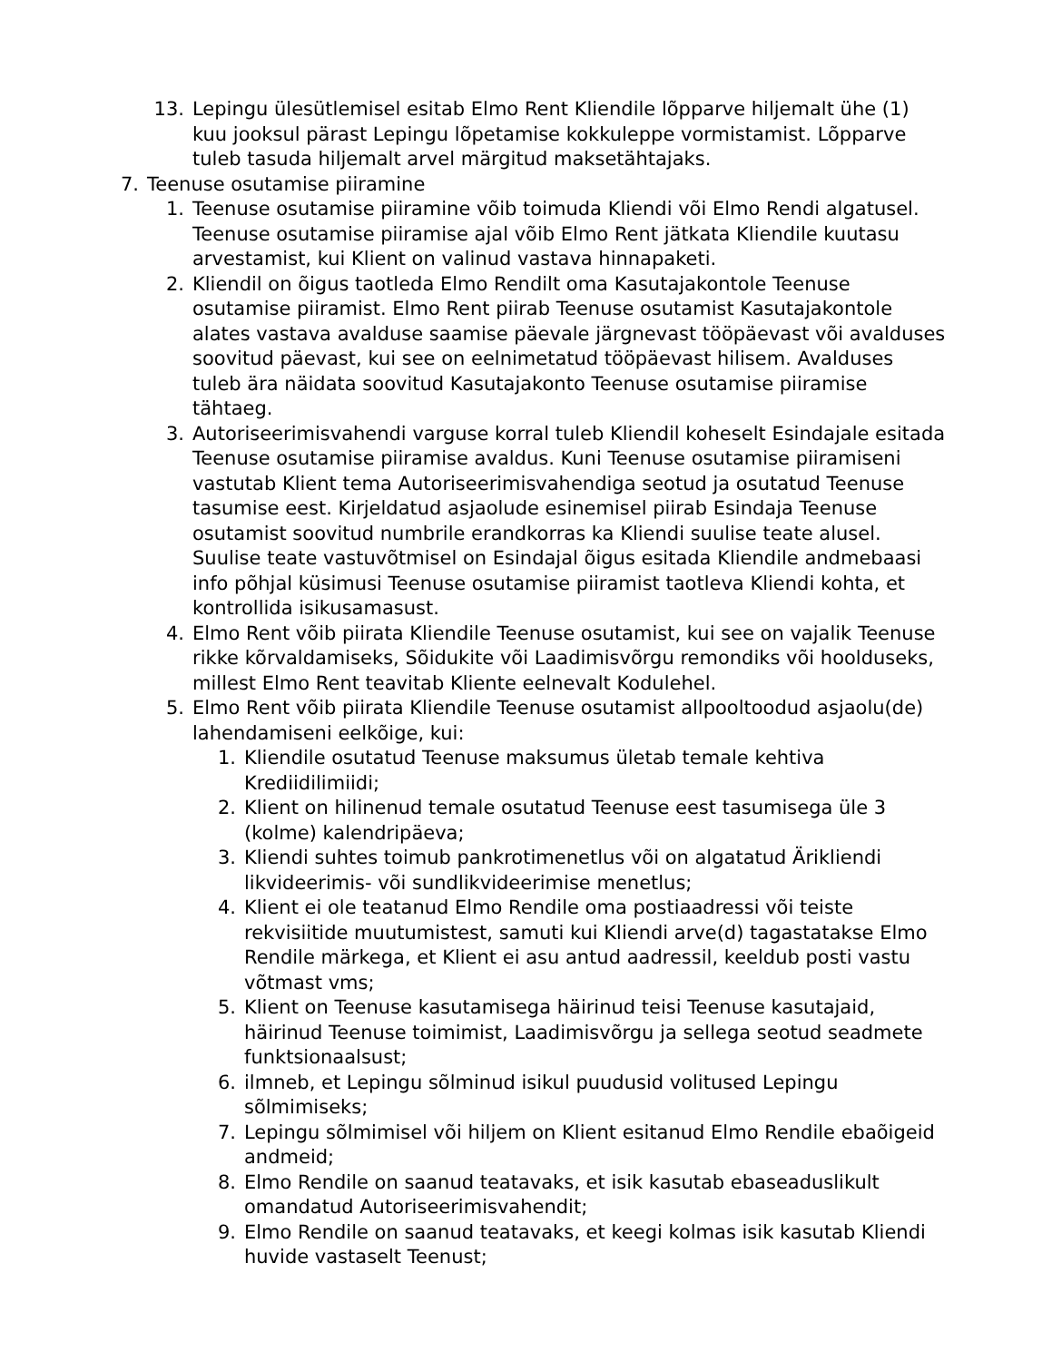13. Lepingu ülesütlemisel esitab Elmo Rent Kliendile lõpparve hiljemalt ühe (1) kuu jooksul pärast Lepingu lõpetamise kokkuleppe vormistamist. Lõpparve tuleb tasuda hiljemalt arvel märgitud maksetähtajaks.
7. Teenuse osutamise piiramine
1. Teenuse osutamise piiramine võib toimuda Kliendi või Elmo Rendi algatusel. Teenuse osutamise piiramise ajal võib Elmo Rent jätkata Kliendile kuutasu arvestamist, kui Klient on valinud vastava hinnapaketi.
2. Kliendil on õigus taotleda Elmo Rendilt oma Kasutajakontole Teenuse osutamise piiramist. Elmo Rent piirab Teenuse osutamist Kasutajakontole alates vastava avalduse saamise päevale järgnevast tööpäevast või avalduses soovitud päevast, kui see on eelnimetatud tööpäevast hilisem. Avalduses tuleb ära näidata soovitud Kasutajakonto Teenuse osutamise piiramise tähtaeg.
3. Autoriseerimisvahendi varguse korral tuleb Kliendil koheselt Esindajale esitada Teenuse osutamise piiramise avaldus. Kuni Teenuse osutamise piiramiseni vastutab Klient tema Autoriseerimisvahendiga seotud ja osutatud Teenuse tasumise eest. Kirjeldatud asjaolude esinemisel piirab Esindaja Teenuse osutamist soovitud numbrile erandkorras ka Kliendi suulise teate alusel. Suulise teate vastuvõtmisel on Esindajal õigus esitada Kliendile andmebaasi info põhjal küsimusi Teenuse osutamise piiramist taotleva Kliendi kohta, et kontrollida isikusamasust.
4. Elmo Rent võib piirata Kliendile Teenuse osutamist, kui see on vajalik Teenuse rikke kõrvaldamiseks, Sõidukite või Laadimisvõrgu remondiks või hoolduseks, millest Elmo Rent teavitab Kliente eelnevalt Kodulehel.
5. Elmo Rent võib piirata Kliendile Teenuse osutamist allpooltoodud asjaolu(de) lahendamiseni eelkõige, kui:
1. Kliendile osutatud Teenuse maksumus ületab temale kehtiva Krediidilimiidi;
2. Klient on hilinenud temale osutatud Teenuse eest tasumisega üle 3 (kolme) kalendripäeva;
3. Kliendi suhtes toimub pankrotimenetlus või on algatatud Ärikliendi likvideerimis- või sundlikvideerimise menetlus;
4. Klient ei ole teatanud Elmo Rendile oma postiaadressi või teiste rekvisiitide muutumistest, samuti kui Kliendi arve(d) tagastatakse Elmo Rendile märkega, et Klient ei asu antud aadressil, keeldub posti vastu võtmast vms;
5. Klient on Teenuse kasutamisega häirinud teisi Teenuse kasutajaid, häirinud Teenuse toimimist, Laadimisvõrgu ja sellega seotud seadmete funktsionaalsust;
6. ilmneb, et Lepingu sõlminud isikul puudusid volitused Lepingu sõlmimiseks;
7. Lepingu sõlmimisel või hiljem on Klient esitanud Elmo Rendile ebaõigeid andmeid;
8. Elmo Rendile on saanud teatavaks, et isik kasutab ebaseaduslikult omandatud Autoriseerimisvahendit;
9. Elmo Rendile on saanud teatavaks, et keegi kolmas isik kasutab Kliendi huvide vastaselt Teenust;